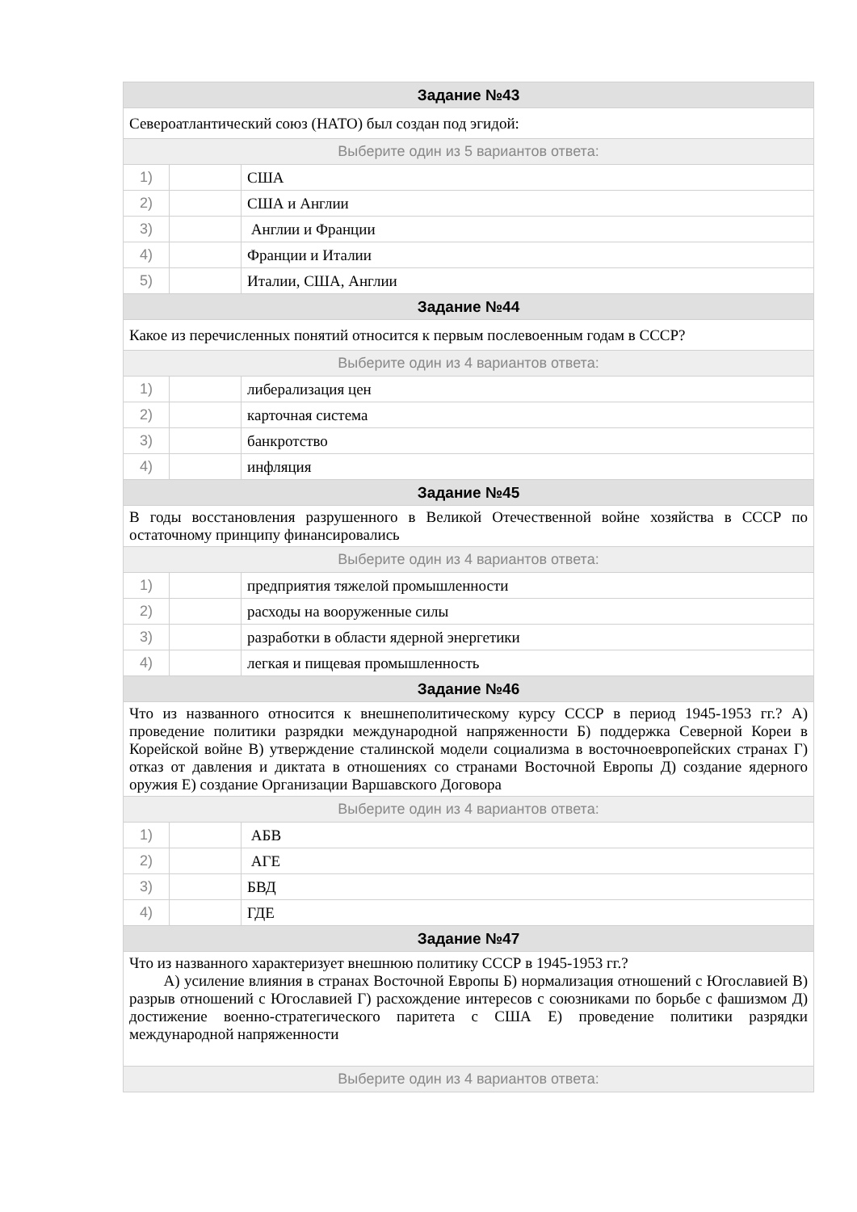| Задание №43 | | |
| --- | --- | --- |
| Североатлантический союз (НАТО) был создан под эгидой: | | |
| Выберите один из 5 вариантов ответа: | | |
| 1) | | США |
| 2) | | США и Англии |
| 3) | | Англии и Франции |
| 4) | | Франции и Италии |
| 5) | | Италии, США, Англии |
| Задание №44 | | |
| Какое из перечисленных понятий относится к первым послевоенным годам в СССР? | | |
| Выберите один из 4 вариантов ответа: | | |
| 1) | | либерализация цен |
| 2) | | карточная система |
| 3) | | банкротство |
| 4) | | инфляция |
| Задание №45 | | |
| В годы восстановления разрушенного в Великой Отечественной войне хозяйства в СССР по остаточному принципу финансировались | | |
| Выберите один из 4 вариантов ответа: | | |
| 1) | | предприятия тяжелой промышленности |
| 2) | | расходы на вооруженные силы |
| 3) | | разработки в области ядерной энергетики |
| 4) | | легкая и пищевая промышленность |
| Задание №46 | | |
| Что из названного относится к внешнеполитическому курсу СССР в период 1945-1953 гг.? А) проведение политики разрядки международной напряженности Б) поддержка Северной Кореи в Корейской войне В) утверждение сталинской модели социализма в восточноевропейских странах Г) отказ от давления и диктата в отношениях со странами Восточной Европы Д) создание ядерного оружия Е) создание Организации Варшавского Договора | | |
| Выберите один из 4 вариантов ответа: | | |
| 1) | | АБВ |
| 2) | | АГЕ |
| 3) | | БВД |
| 4) | | ГДЕ |
| Задание №47 | | |
| Что из названного характеризует внешнюю политику СССР в 1945-1953 гг.? А) усиление влияния в странах Восточной Европы Б) нормализация отношений с Югославией В) разрыв отношений с Югославией Г) расхождение интересов с союзниками по борьбе с фашизмом Д) достижение военно-стратегического паритета с США Е) проведение политики разрядки международной напряженности | | |
| Выберите один из 4 вариантов ответа: | | |